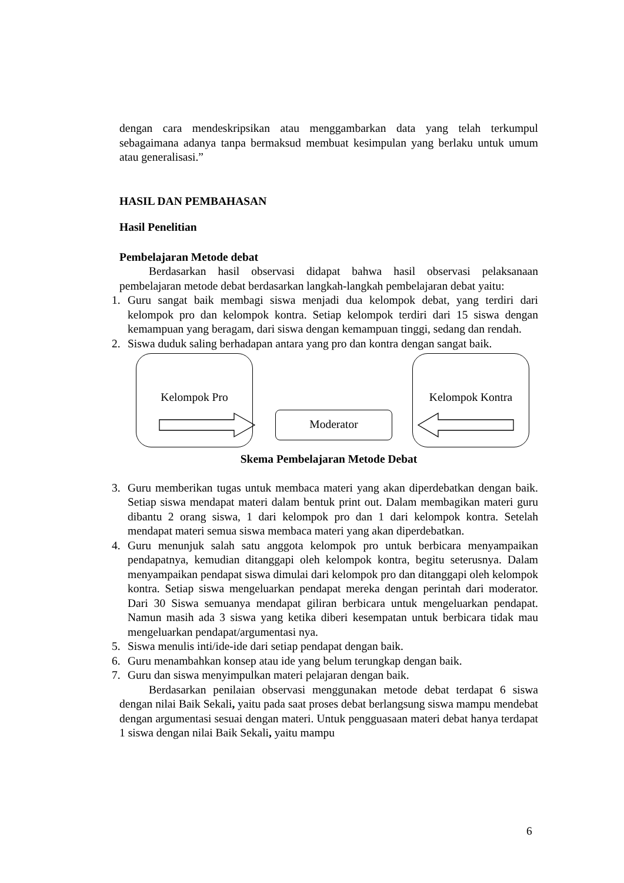dengan cara mendeskripsikan atau menggambarkan data yang telah terkumpul sebagaimana adanya tanpa bermaksud membuat kesimpulan yang berlaku untuk umum atau generalisasi.”
HASIL DAN PEMBAHASAN
Hasil Penelitian
Pembelajaran Metode debat
Berdasarkan hasil observasi didapat bahwa hasil observasi pelaksanaan pembelajaran metode debat berdasarkan langkah-langkah pembelajaran debat yaitu:
1. Guru sangat baik membagi siswa menjadi dua kelompok debat, yang terdiri dari kelompok pro dan kelompok kontra. Setiap kelompok terdiri dari 15 siswa dengan kemampuan yang beragam, dari siswa dengan kemampuan tinggi, sedang dan rendah.
2. Siswa duduk saling berhadapan antara yang pro dan kontra dengan sangat baik.
Kelompok Pro
Moderator
Kelompok Kontra
Skema Pembelajaran Metode Debat
3. Guru memberikan tugas untuk membaca materi yang akan diperdebatkan dengan baik. Setiap siswa mendapat materi dalam bentuk print out. Dalam membagikan materi guru dibantu 2 orang siswa, 1 dari kelompok pro dan 1 dari kelompok kontra. Setelah mendapat materi semua siswa membaca materi yang akan diperdebatkan.
4. Guru menunjuk salah satu anggota kelompok pro untuk berbicara menyampaikan pendapatnya, kemudian ditanggapi oleh kelompok kontra, begitu seterusnya. Dalam menyampaikan pendapat siswa dimulai dari kelompok pro dan ditanggapi oleh kelompok kontra. Setiap siswa mengeluarkan pendapat mereka dengan perintah dari moderator. Dari 30 Siswa semuanya mendapat giliran berbicara untuk mengeluarkan pendapat. Namun masih ada 3 siswa yang ketika diberi kesempatan untuk berbicara tidak mau mengeluarkan pendapat/argumentasi nya.
5. Siswa menulis inti/ide-ide dari setiap pendapat dengan baik.
6. Guru menambahkan konsep atau ide yang belum terungkap dengan baik.
7. Guru dan siswa menyimpulkan materi pelajaran dengan baik.
Berdasarkan penilaian observasi menggunakan metode debat terdapat 6 siswa dengan nilai Baik Sekali, yaitu pada saat proses debat berlangsung siswa mampu mendebat dengan argumentasi sesuai dengan materi. Untuk pengguasaan materi debat hanya terdapat 1 siswa dengan nilai Baik Sekali, yaitu mampu
6